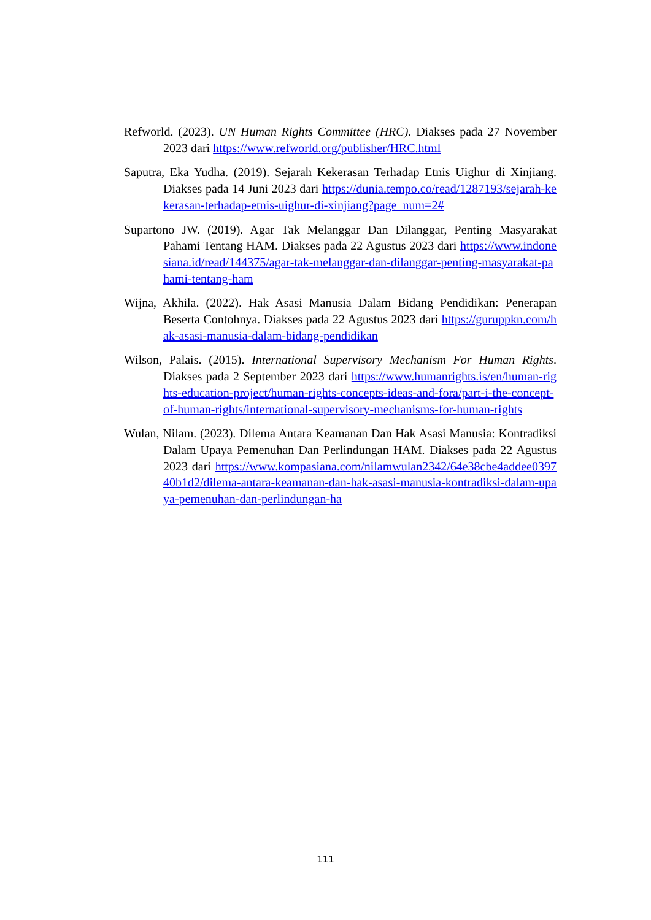Refworld. (2023). UN Human Rights Committee (HRC). Diakses pada 27 November 2023 dari https://www.refworld.org/publisher/HRC.html
Saputra, Eka Yudha. (2019). Sejarah Kekerasan Terhadap Etnis Uighur di Xinjiang. Diakses pada 14 Juni 2023 dari https://dunia.tempo.co/read/1287193/sejarah-kekerasan-terhadap-etnis-uighur-di-xinjiang?page_num=2#
Supartono JW. (2019). Agar Tak Melanggar Dan Dilanggar, Penting Masyarakat Pahami Tentang HAM. Diakses pada 22 Agustus 2023 dari https://www.indonesiana.id/read/144375/agar-tak-melanggar-dan-dilanggar-penting-masyarakat-pahami-tentang-ham
Wijna, Akhila. (2022). Hak Asasi Manusia Dalam Bidang Pendidikan: Penerapan Beserta Contohnya. Diakses pada 22 Agustus 2023 dari https://guruppkn.com/hak-asasi-manusia-dalam-bidang-pendidikan
Wilson, Palais. (2015). International Supervisory Mechanism For Human Rights. Diakses pada 2 September 2023 dari https://www.humanrights.is/en/human-rights-education-project/human-rights-concepts-ideas-and-fora/part-i-the-concept-of-human-rights/international-supervisory-mechanisms-for-human-rights
Wulan, Nilam. (2023). Dilema Antara Keamanan Dan Hak Asasi Manusia: Kontradiksi Dalam Upaya Pemenuhan Dan Perlindungan HAM. Diakses pada 22 Agustus 2023 dari https://www.kompasiana.com/nilamwulan2342/64e38cbe4addee039740b1d2/dilema-antara-keamanan-dan-hak-asasi-manusia-kontradiksi-dalam-upaya-pemenuhan-dan-perlindungan-ha
111